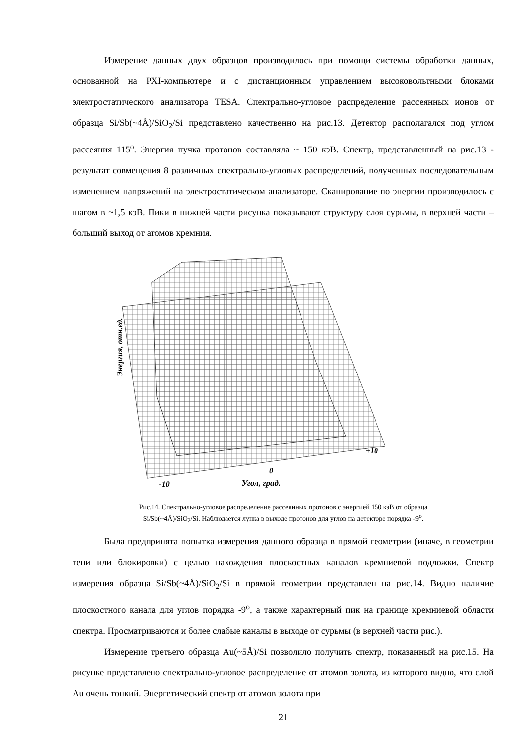Измерение данных двух образцов производилось при помощи системы обработки данных, основанной на PXI-компьютере и с дистанционным управлением высоковольтными блоками электростатического анализатора TESA. Спектрально-угловое распределение рассеянных ионов от образца Si/Sb(~4Å)/SiO<sub>2</sub>/Si представлено качественно на рис.13. Детектор располагался под углом рассеяния 115<sup>o</sup>. Энергия пучка протонов составляла ~ 150 кэВ. Спектр, представленный на рис.13 - результат совмещения 8 различных спектрально-угловых распределений, полученных последовательным изменением напряжений на электростатическом анализаторе. Сканирование по энергии производилось с шагом в ~1,5 кэВ. Пики в нижней части рисунка показывают структуру слоя сурьмы, в верхней части – больший выход от атомов кремния.
Энергия, отн.ед.
-10
0
+10
Угол, град.
Рис.14. Спектрально-угловое распределение рассеянных протонов с энергией 150 кэВ от образца Si/Sb(~4Å)/SiO<sub>2</sub>/Si. Наблюдается лунка в выходе протонов для углов на детекторе порядка -9<sup>o</sup>.
Была предпринята попытка измерения данного образца в прямой геометрии (иначе, в геометрии тени или блокировки) с целью нахождения плоскостных каналов кремниевой подложки. Спектр измерения образца Si/Sb(~4Å)/SiO<sub>2</sub>/Si в прямой геометрии представлен на рис.14. Видно наличие плоскостного канала для углов порядка -9<sup>o</sup>, а также характерный пик на границе кремниевой области спектра. Просматриваются и более слабые каналы в выходе от сурьмы (в верхней части рис.).
Измерение третьего образца Au(~5Å)/Si позволило получить спектр, показанный на рис.15. На рисунке представлено спектрально-угловое распределение от атомов золота, из которого видно, что слой Au очень тонкий. Энергетический спектр от атомов золота при
21